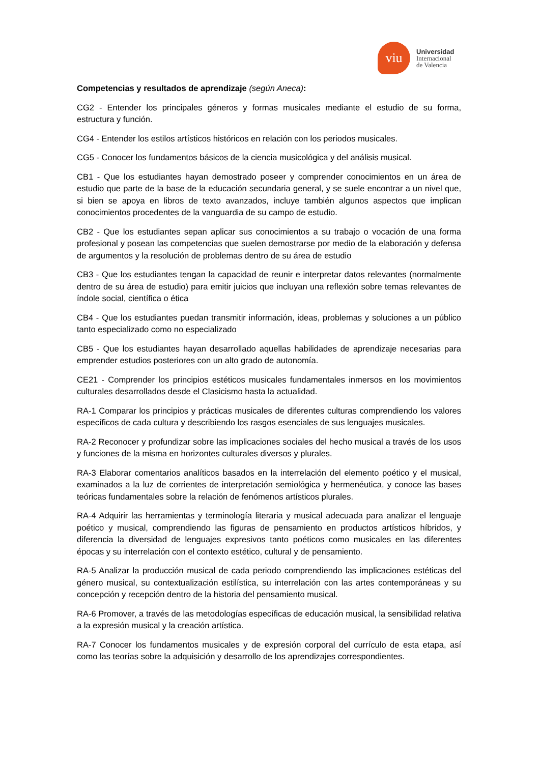viu
Universidad
Internacional
de Valencia
Competencias y resultados de aprendizaje (según Aneca):
CG2 - Entender los principales géneros y formas musicales mediante el estudio de su forma, estructura y función.
CG4 - Entender los estilos artísticos históricos en relación con los periodos musicales.
CG5 - Conocer los fundamentos básicos de la ciencia musicológica y del análisis musical.
CB1 - Que los estudiantes hayan demostrado poseer y comprender conocimientos en un área de estudio que parte de la base de la educación secundaria general, y se suele encontrar a un nivel que, si bien se apoya en libros de texto avanzados, incluye también algunos aspectos que implican conocimientos procedentes de la vanguardia de su campo de estudio.
CB2 - Que los estudiantes sepan aplicar sus conocimientos a su trabajo o vocación de una forma profesional y posean las competencias que suelen demostrarse por medio de la elaboración y defensa de argumentos y la resolución de problemas dentro de su área de estudio
CB3 - Que los estudiantes tengan la capacidad de reunir e interpretar datos relevantes (normalmente dentro de su área de estudio) para emitir juicios que incluyan una reflexión sobre temas relevantes de índole social, científica o ética
CB4 - Que los estudiantes puedan transmitir información, ideas, problemas y soluciones a un público tanto especializado como no especializado
CB5 - Que los estudiantes hayan desarrollado aquellas habilidades de aprendizaje necesarias para emprender estudios posteriores con un alto grado de autonomía.
CE21 - Comprender los principios estéticos musicales fundamentales inmersos en los movimientos culturales desarrollados desde el Clasicismo hasta la actualidad.
RA-1 Comparar los principios y prácticas musicales de diferentes culturas comprendiendo los valores específicos de cada cultura y describiendo los rasgos esenciales de sus lenguajes musicales.
RA-2 Reconocer y profundizar sobre las implicaciones sociales del hecho musical a través de los usos y funciones de la misma en horizontes culturales diversos y plurales.
RA-3 Elaborar comentarios analíticos basados en la interrelación del elemento poético y el musical, examinados a la luz de corrientes de interpretación semiológica y hermenéutica, y conoce las bases teóricas fundamentales sobre la relación de fenómenos artísticos plurales.
RA-4 Adquirir las herramientas y terminología literaria y musical adecuada para analizar el lenguaje poético y musical, comprendiendo las figuras de pensamiento en productos artísticos híbridos, y diferencia la diversidad de lenguajes expresivos tanto poéticos como musicales en las diferentes épocas y su interrelación con el contexto estético, cultural y de pensamiento.
RA-5 Analizar la producción musical de cada periodo comprendiendo las implicaciones estéticas del género musical, su contextualización estilística, su interrelación con las artes contemporáneas y su concepción y recepción dentro de la historia del pensamiento musical.
RA-6 Promover, a través de las metodologías específicas de educación musical, la sensibilidad relativa a la expresión musical y la creación artística.
RA-7 Conocer los fundamentos musicales y de expresión corporal del currículo de esta etapa, así como las teorías sobre la adquisición y desarrollo de los aprendizajes correspondientes.